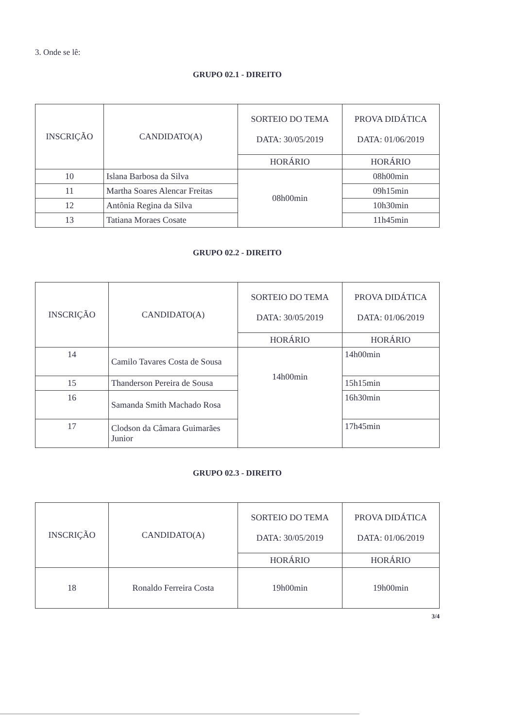3. Onde se lê:
GRUPO 02.1 - DIREITO
| INSCRIÇÃO | CANDIDATO(A) | SORTEIO DO TEMA DATA: 30/05/2019 | PROVA DIDÁTICA DATA: 01/06/2019 |
| | | HORÁRIO | HORÁRIO |
| 10 | Islana Barbosa da Silva | 08h00min | 08h00min |
| 11 | Martha Soares Alencar Freitas | | 09h15min |
| 12 | Antônia Regina da Silva | | 10h30min |
| 13 | Tatiana Moraes Cosate | | 11h45min |
GRUPO 02.2 - DIREITO
| INSCRIÇÃO | CANDIDATO(A) | SORTEIO DO TEMA DATA: 30/05/2019 | PROVA DIDÁTICA DATA: 01/06/2019 |
| | | HORÁRIO | HORÁRIO |
| 14 | Camilo Tavares Costa de Sousa | 14h00min | 14h00min |
| 15 | Thanderson Pereira de Sousa | | 15h15min |
| 16 | Samanda Smith Machado Rosa | | 16h30min |
| 17 | Clodson da Câmara Guimarães Junior | | 17h45min |
GRUPO 02.3 - DIREITO
| INSCRIÇÃO | CANDIDATO(A) | SORTEIO DO TEMA DATA: 30/05/2019 | PROVA DIDÁTICA DATA: 01/06/2019 |
| | | HORÁRIO | HORÁRIO |
| 18 | Ronaldo Ferreira Costa | 19h00min | 19h00min |
3/4